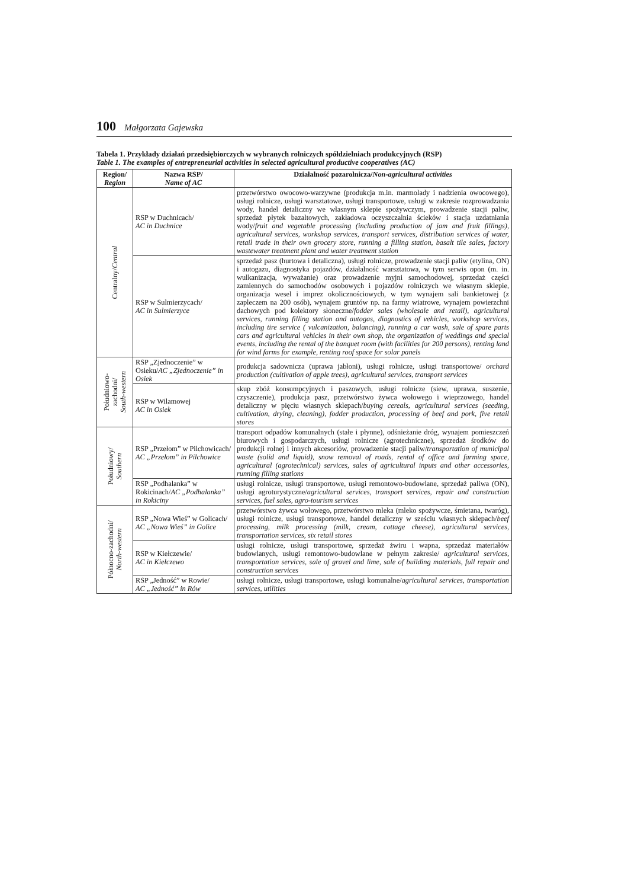100 Małgorzata Gajewska
Tabela 1. Przykłady działań przedsiębiorczych w wybranych rolniczych spółdzielniach produkcyjnych (RSP)
Table 1. The examples of entrepreneurial activities in selected agricultural productive cooperatives (AC)
| Region/ Region | Nazwa RSP/ Name of AC | Działalność pozarolnicza/ Non-agricultural activities |
| --- | --- | --- |
| Centralny/ Central | RSP w Duchnicach/ AC in Duchnice | przetwórstwo owocowo-warzywne (produkcja m.in. marmolady i nadzienia owocowego), usługi rolnicze, usługi warsztatowe, usługi transportowe, usługi w zakresie rozprowadzania wody, handel detaliczny we własnym sklepie spożywczym, prowadzenie stacji paliw, sprzedaż płytek bazaltowych, zakładowa oczyszczalnia ścieków i stacja uzdatniania wody/ fruit and vegetable processing (including production of jam and fruit fillings), agricultural services, workshop services, transport services, distribution services of water, retail trade in their own grocery store, running a filling station, basalt tile sales, factory wastewater treatment plant and water treatment station |
| | RSP w Sulmierzycach/ AC in Sulmierzyce | sprzedaż pasz (hurtowa i detaliczna), usługi rolnicze, prowadzenie stacji paliw (etylina, ON) i autogazu, diagnostyka pojazdów, działalność warsztatowa, w tym serwis opon (m. in. wulkanizacja, wyważanie) oraz prowadzenie myjni samochodowej, sprzedaż części zamiennych do samochodów osobowych i pojazdów rolniczych we własnym sklepie, organizacja wesel i imprez okolicznościowych, w tym wynajem sali bankietowej (z zapleczem na 200 osób), wynajem gruntów np. na farmy wiatrowe, wynajem powierzchni dachowych pod kolektory słoneczne/ fodder sales (wholesale and retail), agricultural services, running filling station and autogas, diagnostics of vehicles, workshop services, including tire service ( vulcanization, balancing), running a car wash, sale of spare parts cars and agricultural vehicles in their own shop, the organization of weddings and special events, including the rental of the banquet room (with facilities for 200 persons), renting land for wind farms for example, renting roof space for solar panels |
| Południowo- zachodni/ South-western | RSP „Zjednoczenie” w Osieku/ AC „Zjednoczenie” in Osiek | produkcja sadownicza (uprawa jabłoni), usługi rolnicze, usługi transportowe/ orchard production (cultivation of apple trees), agricultural services, transport services |
| | RSP w Wilamowej AC in Osiek | skup zbóż konsumpcyjnych i paszowych, usługi rolnicze (siew, uprawa, suszenie, czyszczenie), produkcja pasz, przetwórstwo żywca wołowego i wieprzowego, handel detaliczny w pięciu własnych sklepach/ buying cereals, agricultural services (seeding, cultivation, drying, cleaning), fodder production, processing of beef and pork, five retail stores |
| Południowy/ Southern | RSP „Przełom” w Pilchowicach/ AC „Przełom” in Pilchowice | transport odpadów komunalnych (stałe i płynne), odśnieżanie dróg, wynajem pomieszczeń biurowych i gospodarczych, usługi rolnicze (agrotechniczne), sprzedaż środków do produkcji rolnej i innych akcesoriów, prowadzenie stacji paliw/ transportation of municipal waste (solid and liquid), snow removal of roads, rental of office and farming space, agricultural (agrotechnical) services, sales of agricultural inputs and other accessories, running filling stations |
| | RSP „Podhalanka” w Rokicinach/ AC „Podhalanka” in Rokiciny | usługi rolnicze, usługi transportowe, usługi remontowo-budowlane, sprzedaż paliwa (ON), usługi agroturystyczne/ agricultural services, transport services, repair and construction services, fuel sales, agro-tourism services |
| Północno-zachodni/ North-western | RSP „Nowa Wieś” w Golicach/ AC „Nowa Wieś” in Golice | przetwórstwo żywca wołowego, przetwórstwo mleka (mleko spożywcze, śmietana, twaróg), usługi rolnicze, usługi transportowe, handel detaliczny w sześciu własnych sklepach/ beef processing, milk processing (milk, cream, cottage cheese), agricultural services, transportation services, six retail stores |
| | RSP w Kiełczewie/ AC in Kiełczewo | usługi rolnicze, usługi transportowe, sprzedaż żwiru i wapna, sprzedaż materiałów budowlanych, usługi remontowo-budowlane w pełnym zakresie/ agricultural services, transportation services, sale of gravel and lime, sale of building materials, full repair and construction services |
| | RSP „Jedność” w Rowie/ AC „Jedność” in Rów | usługi rolnicze, usługi transportowe, usługi komunalne/ agricultural services, transportation services, utilities |